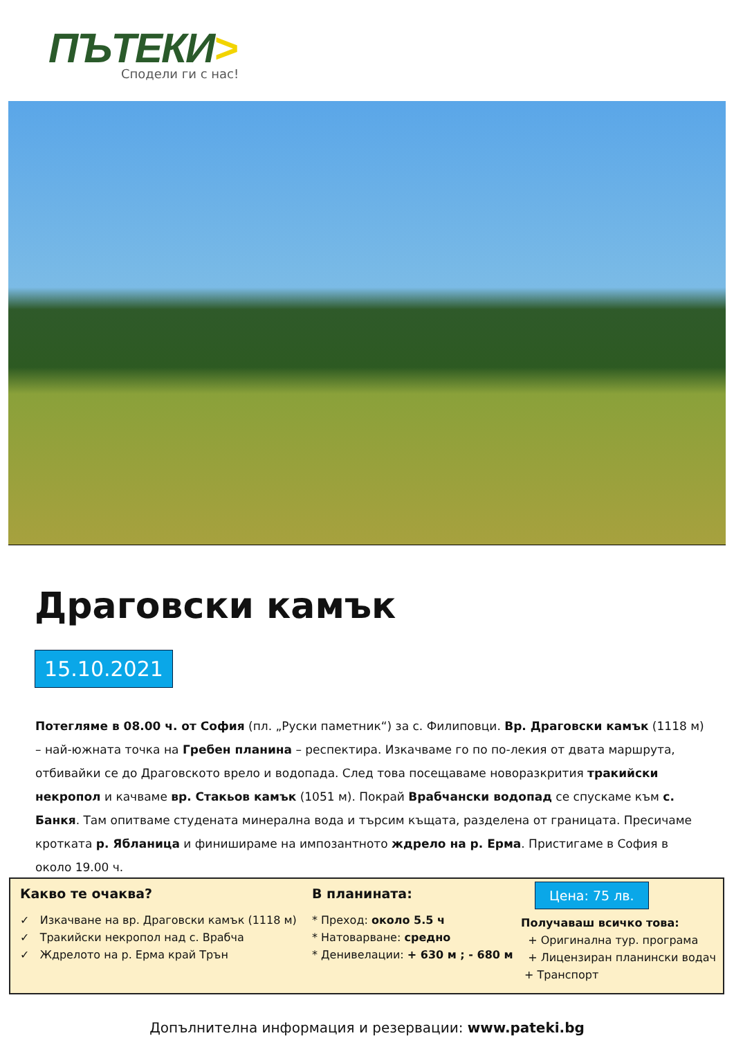ПЪТЕКИ>
Сподели ги с нас!
Драговски камък
15.10.2021
Потегляме в 08.00 ч. от София (пл. „Руски паметник“) за с. Филиповци. Вр. Драговски камък (1118 м) – най-южната точка на Гребен планина – респектира. Изкачваме го по по-лекия от двата маршрута, отбивайки се до Драговското врело и водопада. След това посещаваме новоразкрития тракийски некропол и качваме вр. Стакьов камък (1051 м). Покрай Врабчански водопад се спускаме към с. Банкя. Там опитваме студената минерална вода и търсим къщата, разделена от границата. Пресичаме кротката р. Ябланица и финишираме на импозантното ждрело на р. Ерма. Пристигаме в София в около 19.00 ч.
Какво те очаква?
✓ Изкачване на вр. Драговски камък (1118 м)
✓ Тракийски некропол над с. Врабча
✓ Ждрелото на р. Ерма край Трън
В планината:
* Преход: около 5.5 ч
* Натоварване: средно
* Денивелации: + 630 м ; - 680 м
Цена: 75 лв.
Получаваш всичко това:
+ Оригинална тур. програма
+ Лицензиран планински водач
+ Транспорт
Допълнителна информация и резервации: www.pateki.bg